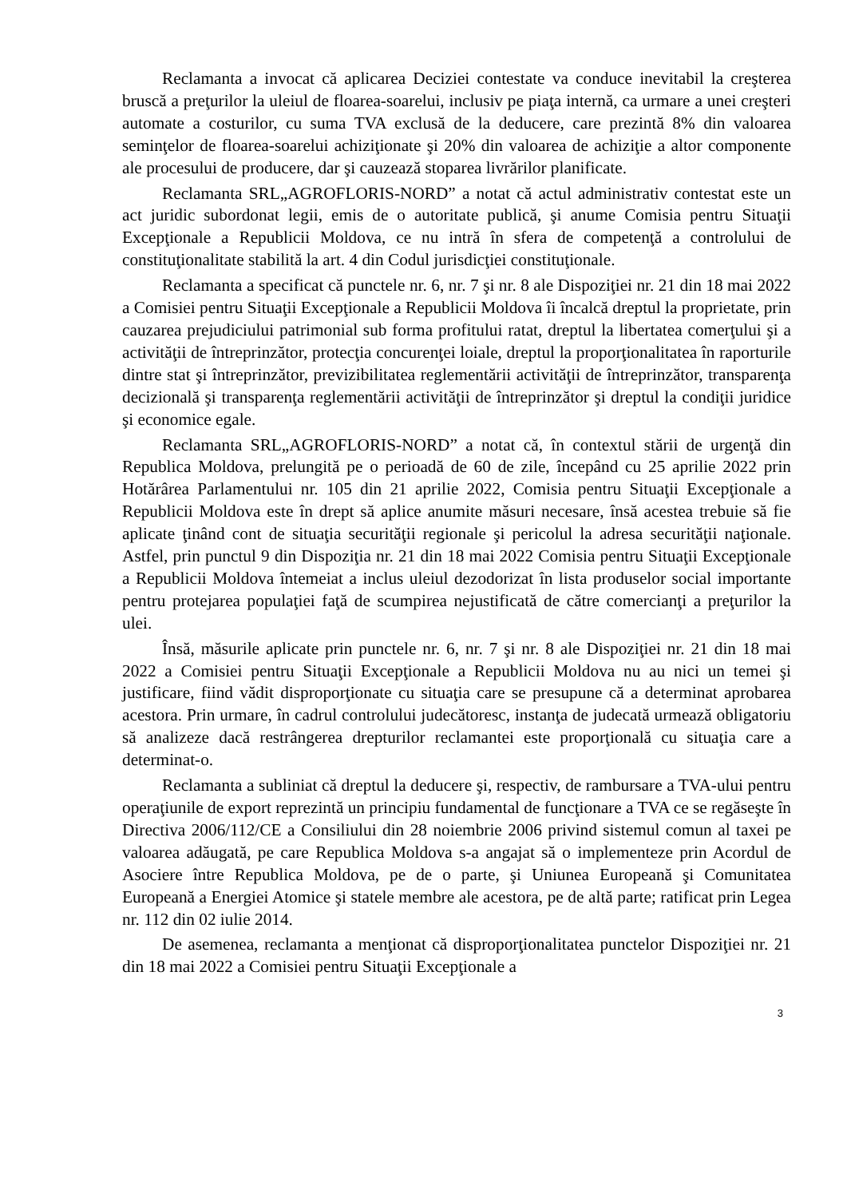Reclamanta a invocat că aplicarea Deciziei contestate va conduce inevitabil la creşterea bruscă a preţurilor la uleiul de floarea-soarelui, inclusiv pe piaţa internă, ca urmare a unei creşteri automate a costurilor, cu suma TVA exclusă de la deducere, care prezintă 8% din valoarea seminţelor de floarea-soarelui achiziţionate şi 20% din valoarea de achiziţie a altor componente ale procesului de producere, dar şi cauzează stoparea livrărilor planificate.
Reclamanta SRL„AGROFLORIS-NORD” a notat că actul administrativ contestat este un act juridic subordonat legii, emis de o autoritate publică, şi anume Comisia pentru Situaţii Excepţionale a Republicii Moldova, ce nu intră în sfera de competenţă a controlului de constituţionalitate stabilită la art. 4 din Codul jurisdicţiei constituţionale.
Reclamanta a specificat că punctele nr. 6, nr. 7 şi nr. 8 ale Dispoziţiei nr. 21 din 18 mai 2022 a Comisiei pentru Situaţii Excepţionale a Republicii Moldova îi încalcă dreptul la proprietate, prin cauzarea prejudiciului patrimonial sub forma profitului ratat, dreptul la libertatea comerţului şi a activităţii de întreprinzător, protecţia concurenţei loiale, dreptul la proporţionalitatea în raporturile dintre stat şi întreprinzător, previzibilitatea reglementării activităţii de întreprinzător, transparenţa decizională şi transparenţa reglementării activităţii de întreprinzător şi dreptul la condiţii juridice şi economice egale.
Reclamanta SRL„AGROFLORIS-NORD” a notat că, în contextul stării de urgenţă din Republica Moldova, prelungită pe o perioadă de 60 de zile, începând cu 25 aprilie 2022 prin Hotărârea Parlamentului nr. 105 din 21 aprilie 2022, Comisia pentru Situaţii Excepţionale a Republicii Moldova este în drept să aplice anumite măsuri necesare, însă acestea trebuie să fie aplicate ţinând cont de situaţia securităţii regionale şi pericolul la adresa securităţii naţionale. Astfel, prin punctul 9 din Dispoziţia nr. 21 din 18 mai 2022 Comisia pentru Situaţii Excepţionale a Republicii Moldova întemeiat a inclus uleiul dezodorizat în lista produselor social importante pentru protejarea populaţiei faţă de scumpirea nejustificată de către comercianţi a preţurilor la ulei.
Însă, măsurile aplicate prin punctele nr. 6, nr. 7 şi nr. 8 ale Dispoziţiei nr. 21 din 18 mai 2022 a Comisiei pentru Situaţii Excepţionale a Republicii Moldova nu au nici un temei şi justificare, fiind vădit disproporţionate cu situaţia care se presupune că a determinat aprobarea acestora. Prin urmare, în cadrul controlului judecătoresc, instanţa de judecată urmează obligatoriu să analizeze dacă restrângerea drepturilor reclamantei este proporţională cu situaţia care a determinat-o.
Reclamanta a subliniat că dreptul la deducere şi, respectiv, de rambursare a TVA-ului pentru operaţiunile de export reprezintă un principiu fundamental de funcţionare a TVA ce se regăseşte în Directiva 2006/112/CE a Consiliului din 28 noiembrie 2006 privind sistemul comun al taxei pe valoarea adăugată, pe care Republica Moldova s-a angajat să o implementeze prin Acordul de Asociere între Republica Moldova, pe de o parte, şi Uniunea Europeană şi Comunitatea Europeană a Energiei Atomice şi statele membre ale acestora, pe de altă parte; ratificat prin Legea nr. 112 din 02 iulie 2014.
De asemenea, reclamanta a menţionat că disproporţionalitatea punctelor Dispoziţiei nr. 21 din 18 mai 2022 a Comisiei pentru Situaţii Excepţionale a
3